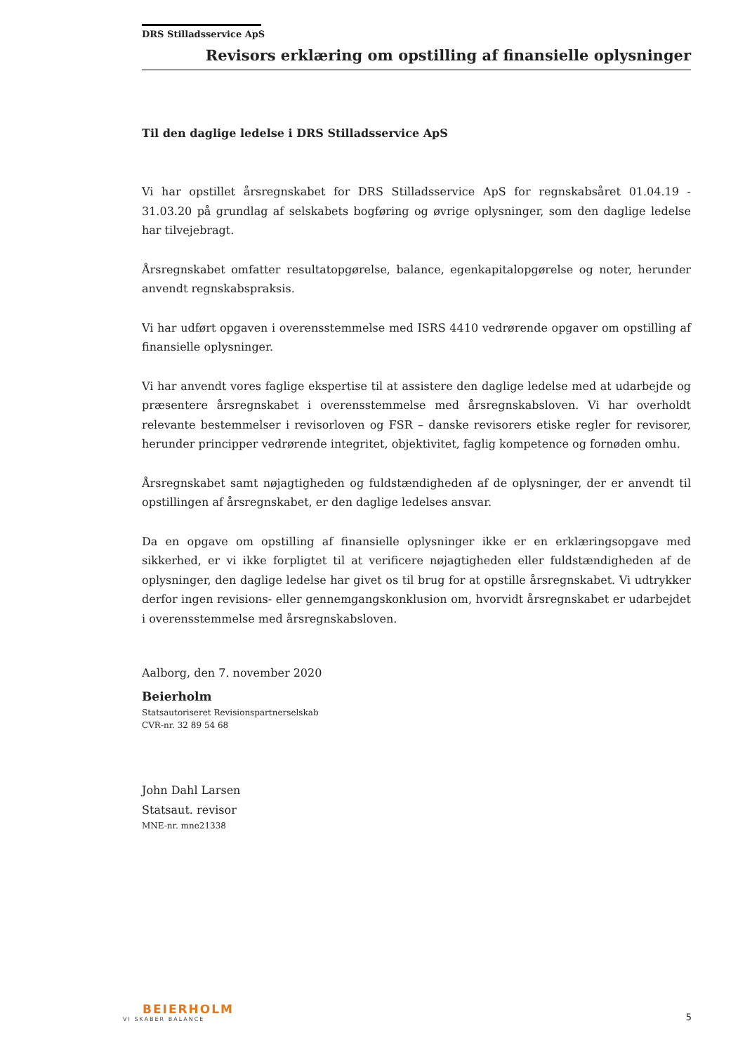DRS Stilladsservice ApS
Revisors erklæring om opstilling af finansielle oplysninger
Til den daglige ledelse i DRS Stilladsservice ApS
Vi har opstillet årsregnskabet for DRS Stilladsservice ApS for regnskabsåret 01.04.19 - 31.03.20 på grundlag af selskabets bogføring og øvrige oplysninger, som den daglige ledelse har tilvejebragt.
Årsregnskabet omfatter resultatopgørelse, balance, egenkapitalopgørelse og noter, herunder anvendt regnskabspraksis.
Vi har udført opgaven i overensstemmelse med ISRS 4410 vedrørende opgaver om opstilling af finansielle oplysninger.
Vi har anvendt vores faglige ekspertise til at assistere den daglige ledelse med at udarbejde og præsentere årsregnskabet i overensstemmelse med årsregnskabsloven. Vi har overholdt relevante bestemmelser i revisorloven og FSR – danske revisorers etiske regler for revisorer, herunder principper vedrørende integritet, objektivitet, faglig kompetence og fornøden omhu.
Årsregnskabet samt nøjagtigheden og fuldstændigheden af de oplysninger, der er anvendt til opstillingen af årsregnskabet, er den daglige ledelses ansvar.
Da en opgave om opstilling af finansielle oplysninger ikke er en erklæringsopgave med sikkerhed, er vi ikke forpligtet til at verificere nøjagtigheden eller fuldstændigheden af de oplysninger, den daglige ledelse har givet os til brug for at opstille årsregnskabet. Vi udtrykker derfor ingen revisions- eller gennemgangskonklusion om, hvorvidt årsregnskabet er udarbejdet i overensstemmelse med årsregnskabsloven.
Aalborg, den 7. november 2020
Beierholm
Statsautoriseret Revisionspartnerselskab
CVR-nr. 32 89 54 68
John Dahl Larsen
Statsaut. revisor
MNE-nr. mne21338
BEIERHOLM
VI SKABER BALANCE
5